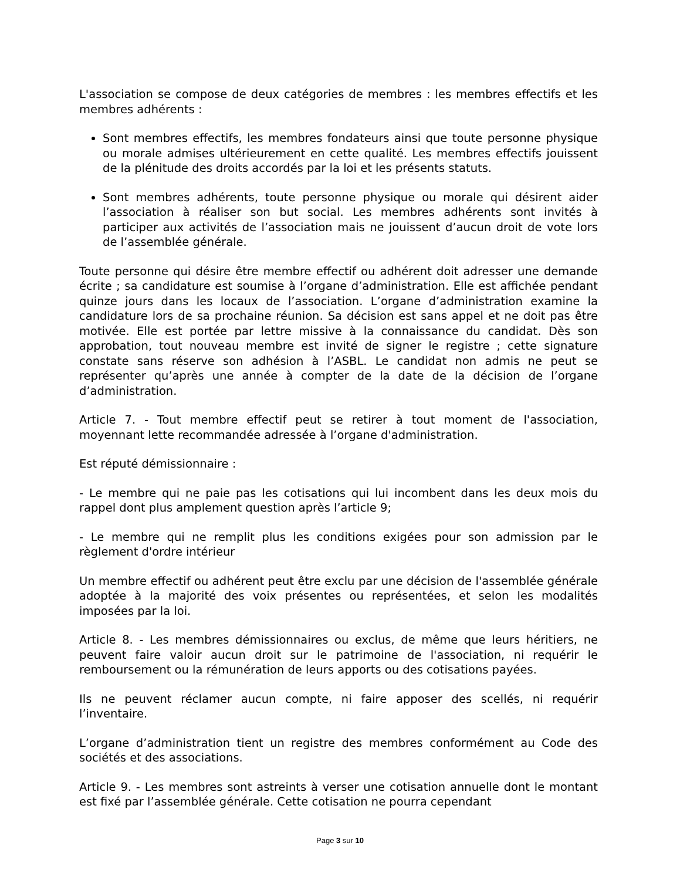L'association se compose de deux catégories de membres : les membres effectifs et les membres adhérents :
Sont membres effectifs, les membres fondateurs ainsi que toute personne physique ou morale admises ultérieurement en cette qualité. Les membres effectifs jouissent de la plénitude des droits accordés par la loi et les présents statuts.
Sont membres adhérents, toute personne physique ou morale qui désirent aider l’association à réaliser son but social. Les membres adhérents sont invités à participer aux activités de l’association mais ne jouissent d’aucun droit de vote lors de l’assemblée générale.
Toute personne qui désire être membre effectif ou adhérent doit adresser une demande écrite ; sa candidature est soumise à l’organe d’administration. Elle est affichée pendant quinze jours dans les locaux de l’association. L’organe d’administration examine la candidature lors de sa prochaine réunion. Sa décision est sans appel et ne doit pas être motivée. Elle est portée par lettre missive à la connaissance du candidat. Dès son approbation, tout nouveau membre est invité de signer le registre ; cette signature constate sans réserve son adhésion à l’ASBL. Le candidat non admis ne peut se représenter qu’après une année à compter de la date de la décision de l’organe d’administration.
Article 7. - Tout membre effectif peut se retirer à tout moment de l'association, moyennant lette recommandée adressée à l’organe d'administration.
Est réputé démissionnaire :
- Le membre qui ne paie pas les cotisations qui lui incombent dans les deux mois du rappel dont plus amplement question après l’article 9;
- Le membre qui ne remplit plus les conditions exigées pour son admission par le règlement d'ordre intérieur
Un membre effectif ou adhérent peut être exclu par une décision de l'assemblée générale adoptée à la majorité des voix présentes ou représentées, et selon les modalités imposées par la loi.
Article 8. - Les membres démissionnaires ou exclus, de même que leurs héritiers, ne peuvent faire valoir aucun droit sur le patrimoine de l'association, ni requérir le remboursement ou la rémunération de leurs apports ou des cotisations payées.
Ils ne peuvent réclamer aucun compte, ni faire apposer des scellés, ni requérir l’inventaire.
L’organe d’administration tient un registre des membres conformément au Code des sociétés et des associations.
Article 9. - Les membres sont astreints à verser une cotisation annuelle dont le montant est fixé par l’assemblée générale. Cette cotisation ne pourra cependant
Page 3 sur 10